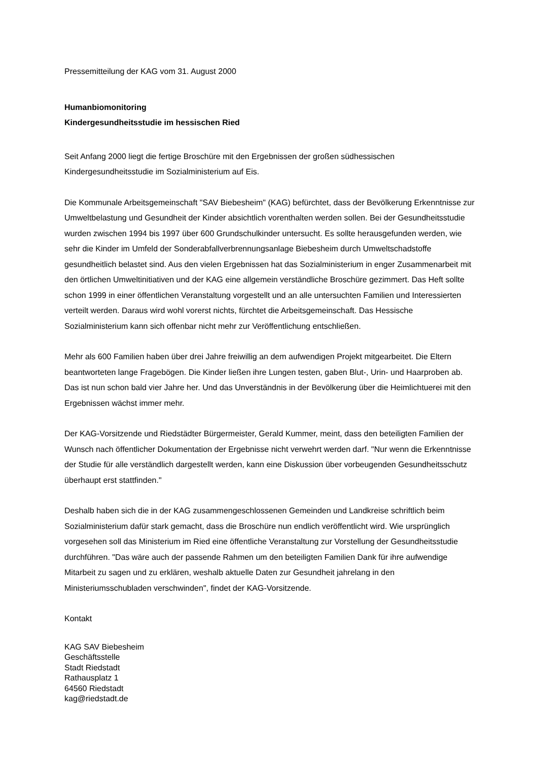Pressemitteilung der KAG vom 31. August 2000
Humanbiomonitoring
Kindergesundheitsstudie im hessischen Ried
Seit Anfang 2000 liegt die fertige Broschüre mit den Ergebnissen der großen südhessischen Kindergesundheitsstudie im Sozialministerium auf Eis.
Die Kommunale Arbeitsgemeinschaft "SAV Biebesheim" (KAG) befürchtet, dass der Bevölkerung Erkenntnisse zur Umweltbelastung und Gesundheit der Kinder absichtlich vorenthalten werden sollen. Bei der Gesundheitsstudie wurden zwischen 1994 bis 1997 über 600 Grundschulkinder untersucht. Es sollte herausgefunden werden, wie sehr die Kinder im Umfeld der Sonderabfallverbrennungsanlage Biebesheim durch Umweltschadstoffe gesundheitlich belastet sind. Aus den vielen Ergebnissen hat das Sozialministerium in enger Zusammenarbeit mit den örtlichen Umweltinitiativen und der KAG eine allgemein verständliche Broschüre gezimmert. Das Heft sollte schon 1999 in einer öffentlichen Veranstaltung vorgestellt und an alle untersuchten Familien und Interessierten verteilt werden. Daraus wird wohl vorerst nichts, fürchtet die Arbeitsgemeinschaft. Das Hessische Sozialministerium kann sich offenbar nicht mehr zur Veröffentlichung entschließen.
Mehr als 600 Familien haben über drei Jahre freiwillig an dem aufwendigen Projekt mitgearbeitet. Die Eltern beantworteten lange Fragebögen. Die Kinder ließen ihre Lungen testen, gaben Blut-, Urin- und Haarproben ab. Das ist nun schon bald vier Jahre her. Und das Unverständnis in der Bevölkerung über die Heimlichtuerei mit den Ergebnissen wächst immer mehr.
Der KAG-Vorsitzende und Riedstädter Bürgermeister, Gerald Kummer, meint, dass den beteiligten Familien der Wunsch nach öffentlicher Dokumentation der Ergebnisse nicht verwehrt werden darf. "Nur wenn die Erkenntnisse der Studie für alle verständlich dargestellt werden, kann eine Diskussion über vorbeugenden Gesundheitsschutz überhaupt erst stattfinden."
Deshalb haben sich die in der KAG zusammengeschlossenen Gemeinden und Landkreise schriftlich beim Sozialministerium dafür stark gemacht, dass die Broschüre nun endlich veröffentlicht wird. Wie ursprünglich vorgesehen soll das Ministerium im Ried eine öffentliche Veranstaltung zur Vorstellung der Gesundheitsstudie durchführen. "Das wäre auch der passende Rahmen um den beteiligten Familien Dank für ihre aufwendige Mitarbeit zu sagen und zu erklären, weshalb aktuelle Daten zur Gesundheit jahrelang in den Ministeriumsschubladen verschwinden", findet der KAG-Vorsitzende.
Kontakt
KAG SAV Biebesheim
Geschäftsstelle
Stadt Riedstadt
Rathausplatz 1
64560 Riedstadt
kag@riedstadt.de